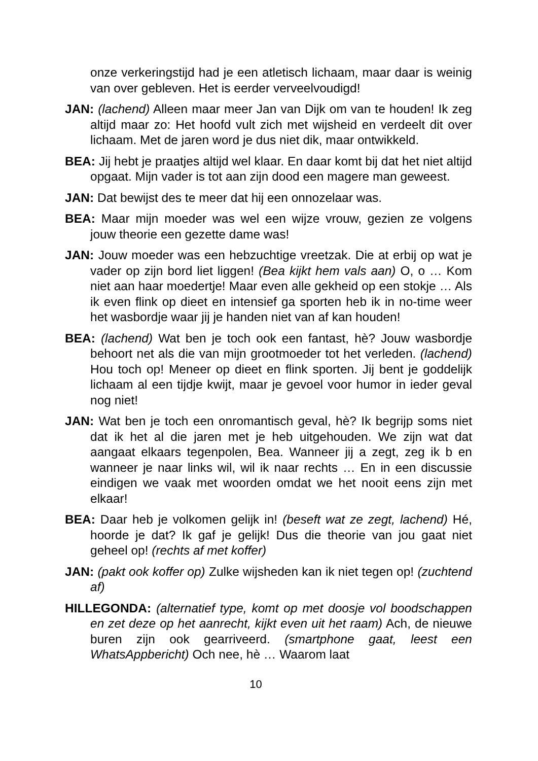onze verkeringstijd had je een atletisch lichaam, maar daar is weinig van over gebleven. Het is eerder verveelvoudigd!
JAN: (lachend) Alleen maar meer Jan van Dijk om van te houden! Ik zeg altijd maar zo: Het hoofd vult zich met wijsheid en verdeelt dit over lichaam. Met de jaren word je dus niet dik, maar ontwikkeld.
BEA: Jij hebt je praatjes altijd wel klaar. En daar komt bij dat het niet altijd opgaat. Mijn vader is tot aan zijn dood een magere man geweest.
JAN: Dat bewijst des te meer dat hij een onnozelaar was.
BEA: Maar mijn moeder was wel een wijze vrouw, gezien ze volgens jouw theorie een gezette dame was!
JAN: Jouw moeder was een hebzuchtige vreetzak. Die at erbij op wat je vader op zijn bord liet liggen! (Bea kijkt hem vals aan) O, o … Kom niet aan haar moedertje! Maar even alle gekheid op een stokje … Als ik even flink op dieet en intensief ga sporten heb ik in no-time weer het wasbordje waar jij je handen niet van af kan houden!
BEA: (lachend) Wat ben je toch ook een fantast, hè? Jouw wasbordje behoort net als die van mijn grootmoeder tot het verleden. (lachend) Hou toch op! Meneer op dieet en flink sporten. Jij bent je goddelijk lichaam al een tijdje kwijt, maar je gevoel voor humor in ieder geval nog niet!
JAN: Wat ben je toch een onromantisch geval, hè? Ik begrijp soms niet dat ik het al die jaren met je heb uitgehouden. We zijn wat dat aangaat elkaars tegenpolen, Bea. Wanneer jij a zegt, zeg ik b en wanneer je naar links wil, wil ik naar rechts … En in een discussie eindigen we vaak met woorden omdat we het nooit eens zijn met elkaar!
BEA: Daar heb je volkomen gelijk in! (beseft wat ze zegt, lachend) Hé, hoorde je dat? Ik gaf je gelijk! Dus die theorie van jou gaat niet geheel op! (rechts af met koffer)
JAN: (pakt ook koffer op) Zulke wijsheden kan ik niet tegen op! (zuchtend af)
HILLEGONDA: (alternatief type, komt op met doosje vol boodschappen en zet deze op het aanrecht, kijkt even uit het raam) Ach, de nieuwe buren zijn ook gearriveerd. (smartphone gaat, leest een WhatsAppbericht) Och nee, hè … Waarom laat
10